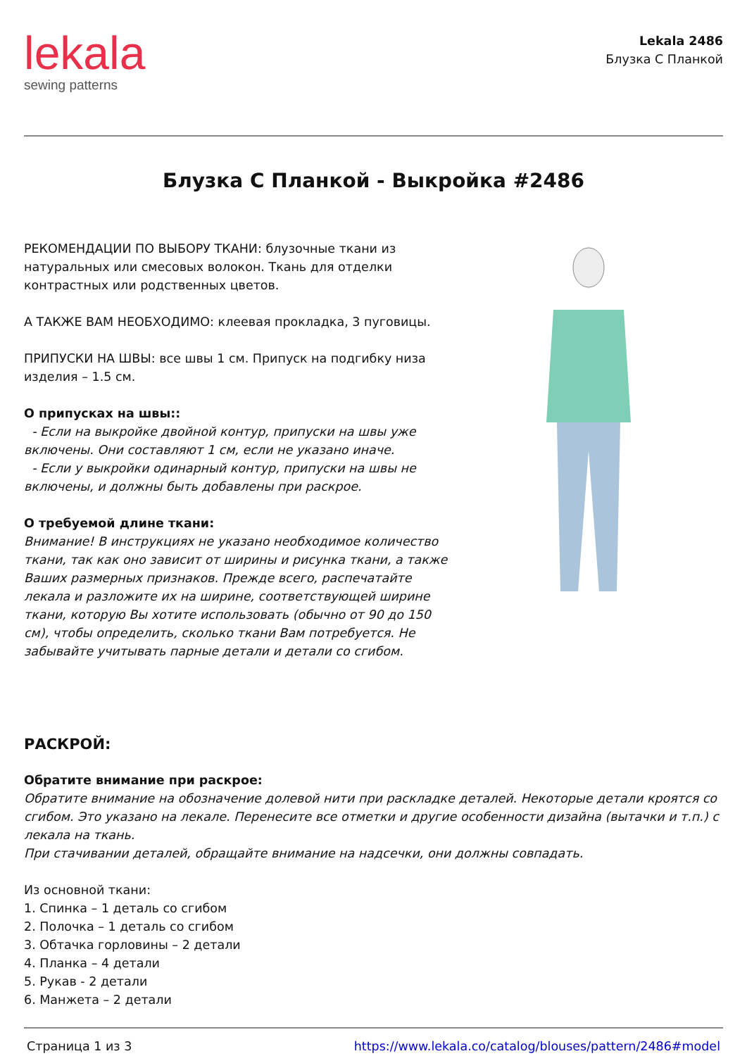lekala
sewing patterns
Lekala 2486
Блузка С Планкой
Блузка С Планкой - Выкройка #2486
РЕКОМЕНДАЦИИ ПО ВЫБОРУ ТКАНИ: блузочные ткани из натуральных или смесовых волокон. Ткань для отделки контрастных или родственных цветов.
А ТАКЖЕ ВАМ НЕОБХОДИМО: клеевая прокладка, 3 пуговицы.
ПРИПУСКИ НА ШВЫ: все швы 1 см. Припуск на подгибку низа изделия – 1.5 см.
О припусках на швы::
- Если на выкройке двойной контур, припуски на швы уже включены. Они составляют 1 см, если не указано иначе.
- Если у выкройки одинарный контур, припуски на швы не включены, и должны быть добавлены при раскрое.
О требуемой длине ткани:
Внимание! В инструкциях не указано необходимое количество ткани, так как оно зависит от ширины и рисунка ткани, а также Ваших размерных признаков. Прежде всего, распечатайте лекала и разложите их на ширине, соответствующей ширине ткани, которую Вы хотите использовать (обычно от 90 до 150 см), чтобы определить, сколько ткани Вам потребуется. Не забывайте учитывать парные детали и детали со сгибом.
РАСКРОЙ:
Обратите внимание при раскрое:
Обратите внимание на обозначение долевой нити при раскладке деталей. Некоторые детали кроятся со сгибом. Это указано на лекале. Перенесите все отметки и другие особенности дизайна (вытачки и т.п.) с лекала на ткань.
При стачивании деталей, обращайте внимание на надсечки, они должны совпадать.
Из основной ткани:
1. Спинка – 1 деталь со сгибом
2. Полочка – 1 деталь со сгибом
3. Обтачка горловины – 2 детали
4. Планка – 4 детали
5. Рукав - 2 детали
6. Манжета – 2 детали
Страница 1 из 3 https://www.lekala.co/catalog/blouses/pattern/2486#model